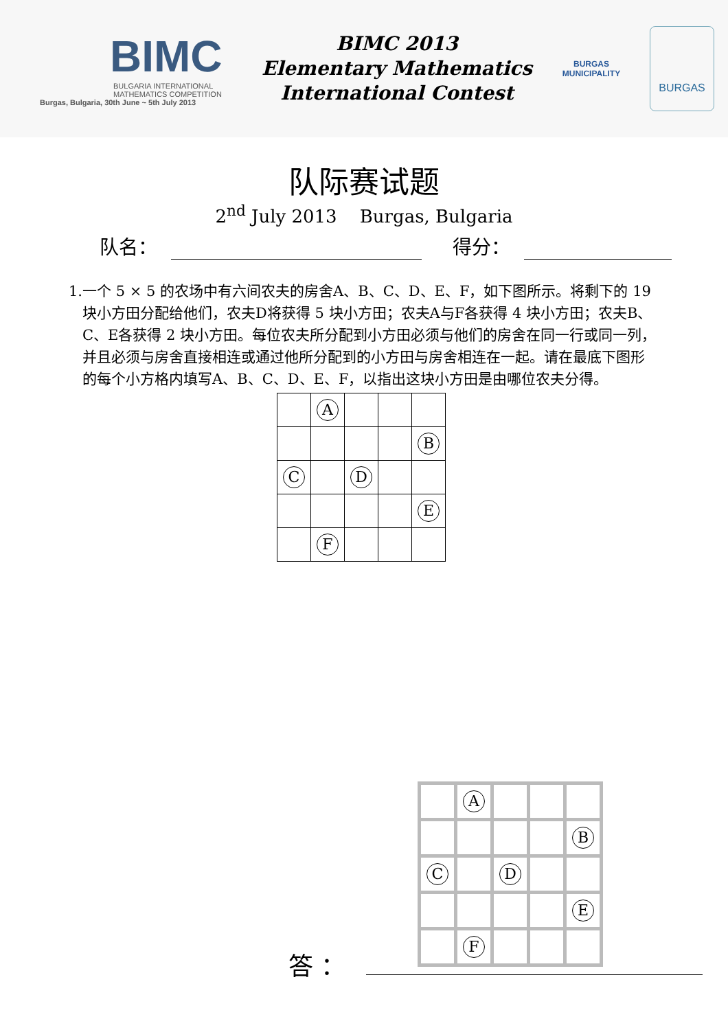BIMC
BULGARIA INTERNATIONAL
MATHEMATICS COMPETITION
Burgas, Bulgaria, 30th June ~ 5th July 2013
BIMC 2013
Elementary Mathematics
International Contest
BURGAS
MUNICIPALITY
BURGAS
队际赛试题
2<sup>nd</sup> July 2013 Burgas, Bulgaria
队名： 得分：
1. 一个 5 × 5 的农场中有六间农夫的房舍A、B、C、D、E、F，如下图所示。将剩下的 19 块小方田分配给他们，农夫D将获得 5 块小方田；农夫A与F各获得 4 块小方田；农夫B、C、E各获得 2 块小方田。每位农夫所分配到小方田必须与他们的房舍在同一行或同一列，并且必须与房舍直接相连或通过他所分配到的小方田与房舍相连在一起。请在最底下图形的每个小方格内填写A、B、C、D、E、F，以指出这块小方田是由哪位农夫分得。
| | A | | | |
| | | | | B |
| C | | D | | |
| | | | | E |
| | F | | | |
| | A | | | |
| | | | | B |
| C | | D | | |
| | | | | E |
| | F | | | |
答 ：